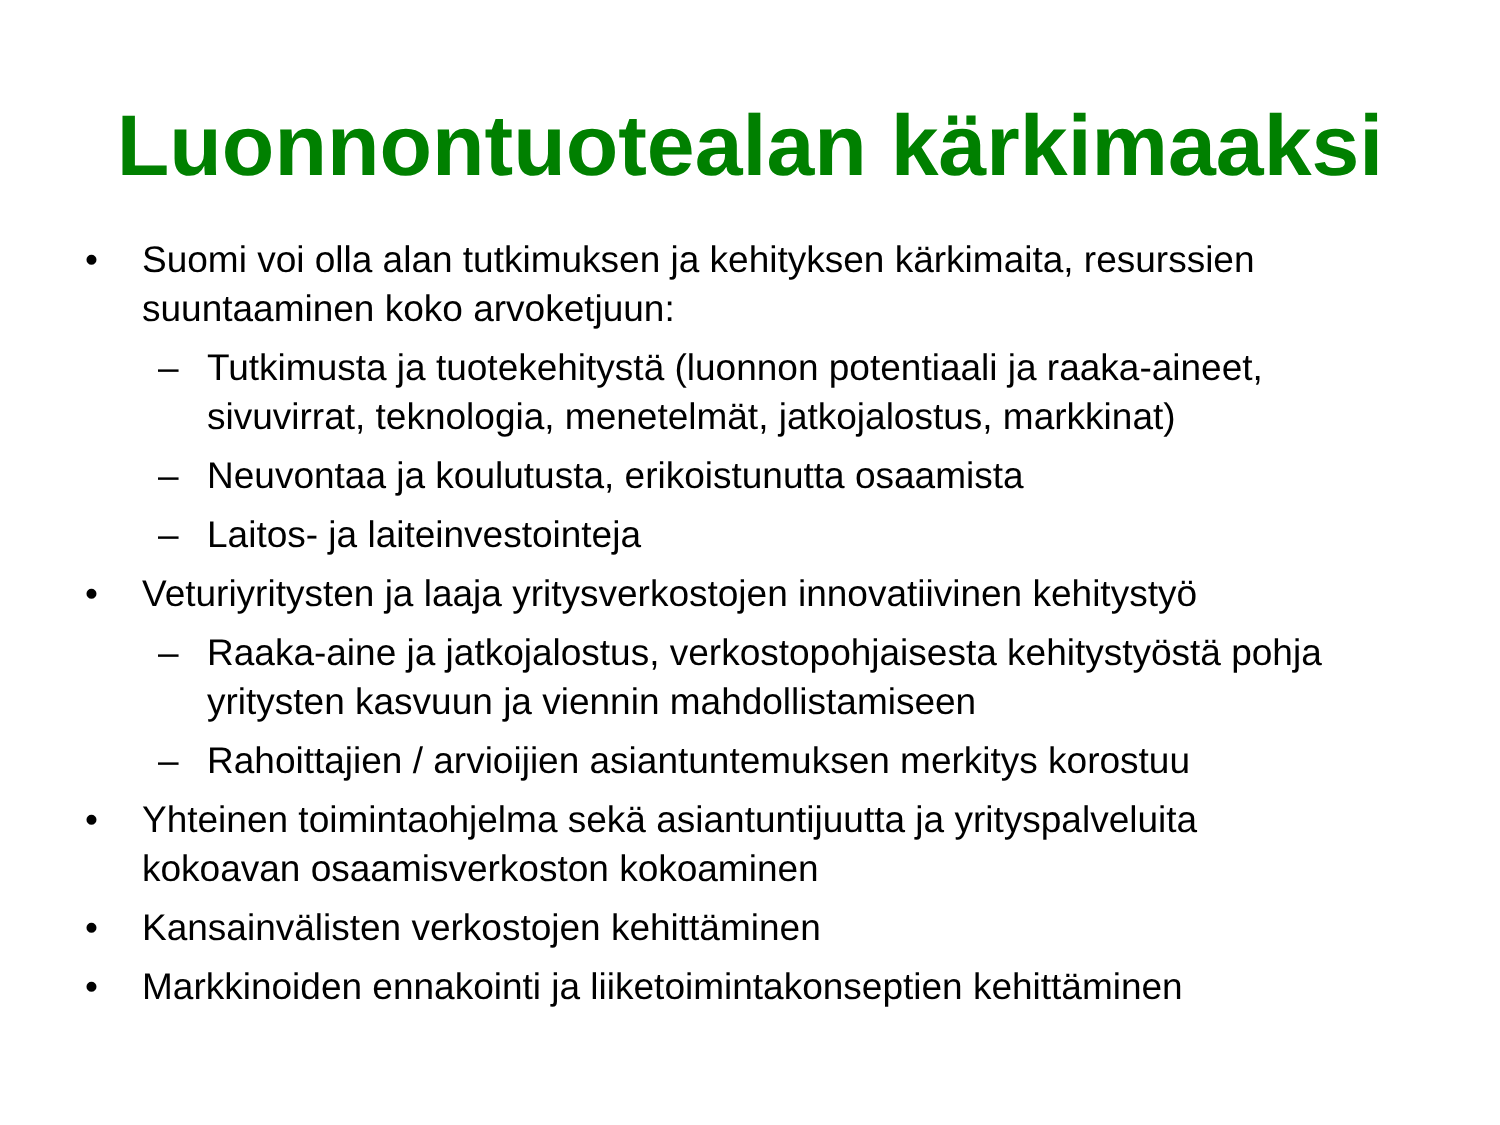Luonnontuotealan kärkimaaksi
• Suomi voi olla alan tutkimuksen ja kehityksen kärkimaita, resurssien suuntaaminen koko arvoketjuun:
– Tutkimusta ja tuotekehitystä (luonnon potentiaali ja raaka-aineet, sivuvirrat, teknologia, menetelmät, jatkojalostus, markkinat)
– Neuvontaa ja koulutusta, erikoistunutta osaamista
– Laitos- ja laiteinvestointeja
• Veturiyritysten ja laaja yritysverkostojen innovatiivinen kehitystyö
– Raaka-aine ja jatkojalostus, verkostopohjaisesta kehitystyöstä pohja yritysten kasvuun ja viennin mahdollistamiseen
– Rahoittajien / arvioijien asiantuntemuksen merkitys korostuu
• Yhteinen toimintaohjelma sekä asiantuntijuutta ja yrityspalveluita kokoavan osaamisverkoston kokoaminen
• Kansainvälisten verkostojen kehittäminen
• Markkinoiden ennakointi ja liiketoimintakonseptien kehittäminen